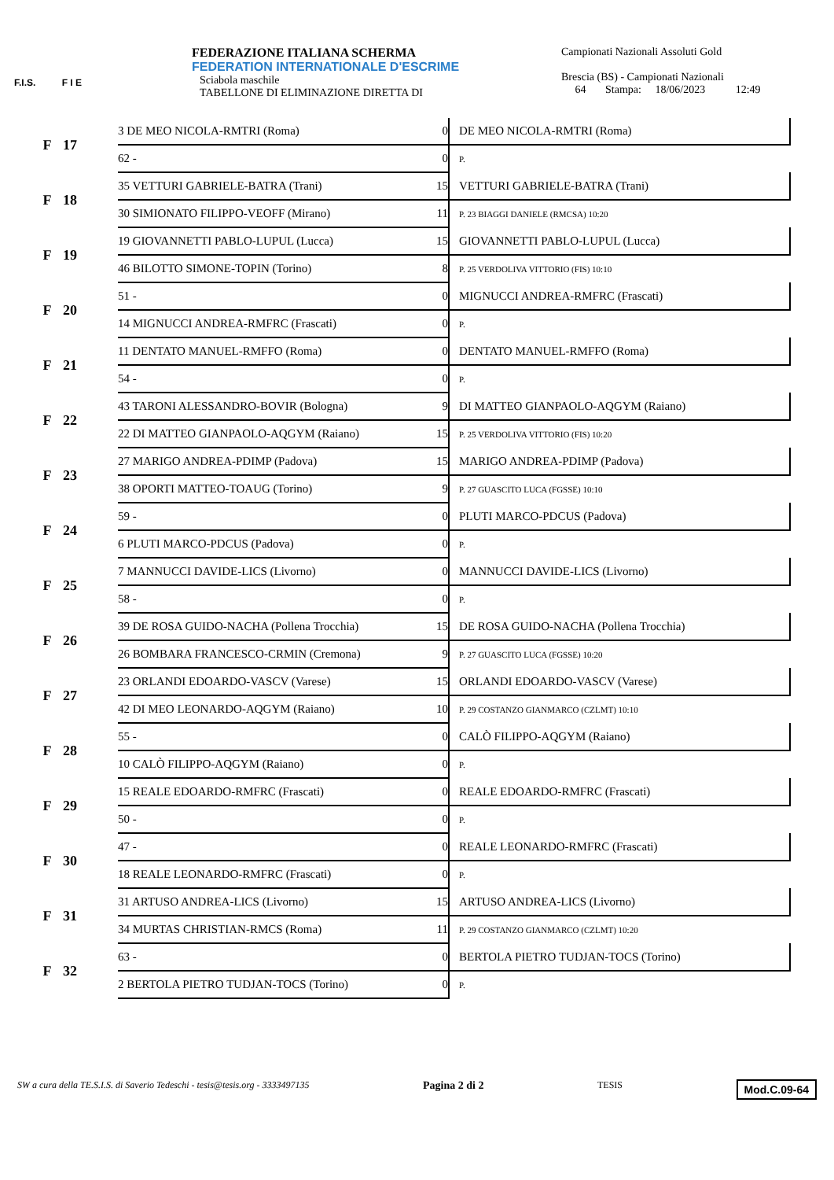F.I.S. F I E
FEDERAZIONE ITALIANA SCHERMA
FEDERATION INTERNATIONALE D'ESCRIME
Sciabola maschile
TABELLONE DI ELIMINAZIONE DIRETTA DI
Campionati Nazionali Assoluti Gold
Brescia (BS) - Campionati Nazionali
64 Stampa: 18/06/2023 12:49
| F | 17 | 3 DE MEO NICOLA-RMTRI (Roma) | 0 | DE MEO NICOLA-RMTRI (Roma) |
| | | 62 - | 0 | P. |
| F | 18 | 35 VETTURI GABRIELE-BATRA (Trani) | 15 | VETTURI GABRIELE-BATRA (Trani) |
| | | 30 SIMIONATO FILIPPO-VEOFF (Mirano) | 11 | P. 23 BIAGGI DANIELE (RMCSA) 10:20 |
| F | 19 | 19 GIOVANNETTI PABLO-LUPUL (Lucca) | 15 | GIOVANNETTI PABLO-LUPUL (Lucca) |
| | | 46 BILOTTO SIMONE-TOPIN (Torino) | 8 | P. 25 VERDOLIVA VITTORIO (FIS) 10:10 |
| F | 20 | 51 - | 0 | MIGNUCCI ANDREA-RMFRC (Frascati) |
| | | 14 MIGNUCCI ANDREA-RMFRC (Frascati) | 0 | P. |
| F | 21 | 11 DENTATO MANUEL-RMFFO (Roma) | 0 | DENTATO MANUEL-RMFFO (Roma) |
| | | 54 - | 0 | P. |
| F | 22 | 43 TARONI ALESSANDRO-BOVIR (Bologna) | 9 | DI MATTEO GIANPAOLO-AQGYM (Raiano) |
| | | 22 DI MATTEO GIANPAOLO-AQGYM (Raiano) | 15 | P. 25 VERDOLIVA VITTORIO (FIS) 10:20 |
| F | 23 | 27 MARIGO ANDREA-PDIMP (Padova) | 15 | MARIGO ANDREA-PDIMP (Padova) |
| | | 38 OPORTI MATTEO-TOAUG (Torino) | 9 | P. 27 GUASCITO LUCA (FGSSE) 10:10 |
| F | 24 | 59 - | 0 | PLUTI MARCO-PDCUS (Padova) |
| | | 6 PLUTI MARCO-PDCUS (Padova) | 0 | P. |
| F | 25 | 7 MANNUCCI DAVIDE-LICS (Livorno) | 0 | MANNUCCI DAVIDE-LICS (Livorno) |
| | | 58 - | 0 | P. |
| F | 26 | 39 DE ROSA GUIDO-NACHA (Pollena Trocchia) | 15 | DE ROSA GUIDO-NACHA (Pollena Trocchia) |
| | | 26 BOMBARA FRANCESCO-CRMIN (Cremona) | 9 | P. 27 GUASCITO LUCA (FGSSE) 10:20 |
| F | 27 | 23 ORLANDI EDOARDO-VASCV (Varese) | 15 | ORLANDI EDOARDO-VASCV (Varese) |
| | | 42 DI MEO LEONARDO-AQGYM (Raiano) | 10 | P. 29 COSTANZO GIANMARCO (CZLMT) 10:10 |
| F | 28 | 55 - | 0 | CALÒ FILIPPO-AQGYM (Raiano) |
| | | 10 CALÒ FILIPPO-AQGYM (Raiano) | 0 | P. |
| F | 29 | 15 REALE EDOARDO-RMFRC (Frascati) | 0 | REALE EDOARDO-RMFRC (Frascati) |
| | | 50 - | 0 | P. |
| F | 30 | 47 - | 0 | REALE LEONARDO-RMFRC (Frascati) |
| | | 18 REALE LEONARDO-RMFRC (Frascati) | 0 | P. |
| F | 31 | 31 ARTUSO ANDREA-LICS (Livorno) | 15 | ARTUSO ANDREA-LICS (Livorno) |
| | | 34 MURTAS CHRISTIAN-RMCS (Roma) | 11 | P. 29 COSTANZO GIANMARCO (CZLMT) 10:20 |
| F | 32 | 63 - | 0 | BERTOLA PIETRO TUDJAN-TOCS (Torino) |
| | | 2 BERTOLA PIETRO TUDJAN-TOCS (Torino) | 0 | P. |
SW a cura della TE.S.I.S. di Saverio Tedeschi - tesis@tesis.org - 3333497135 Pagina 2 di 2 TESIS Mod.C.09-64